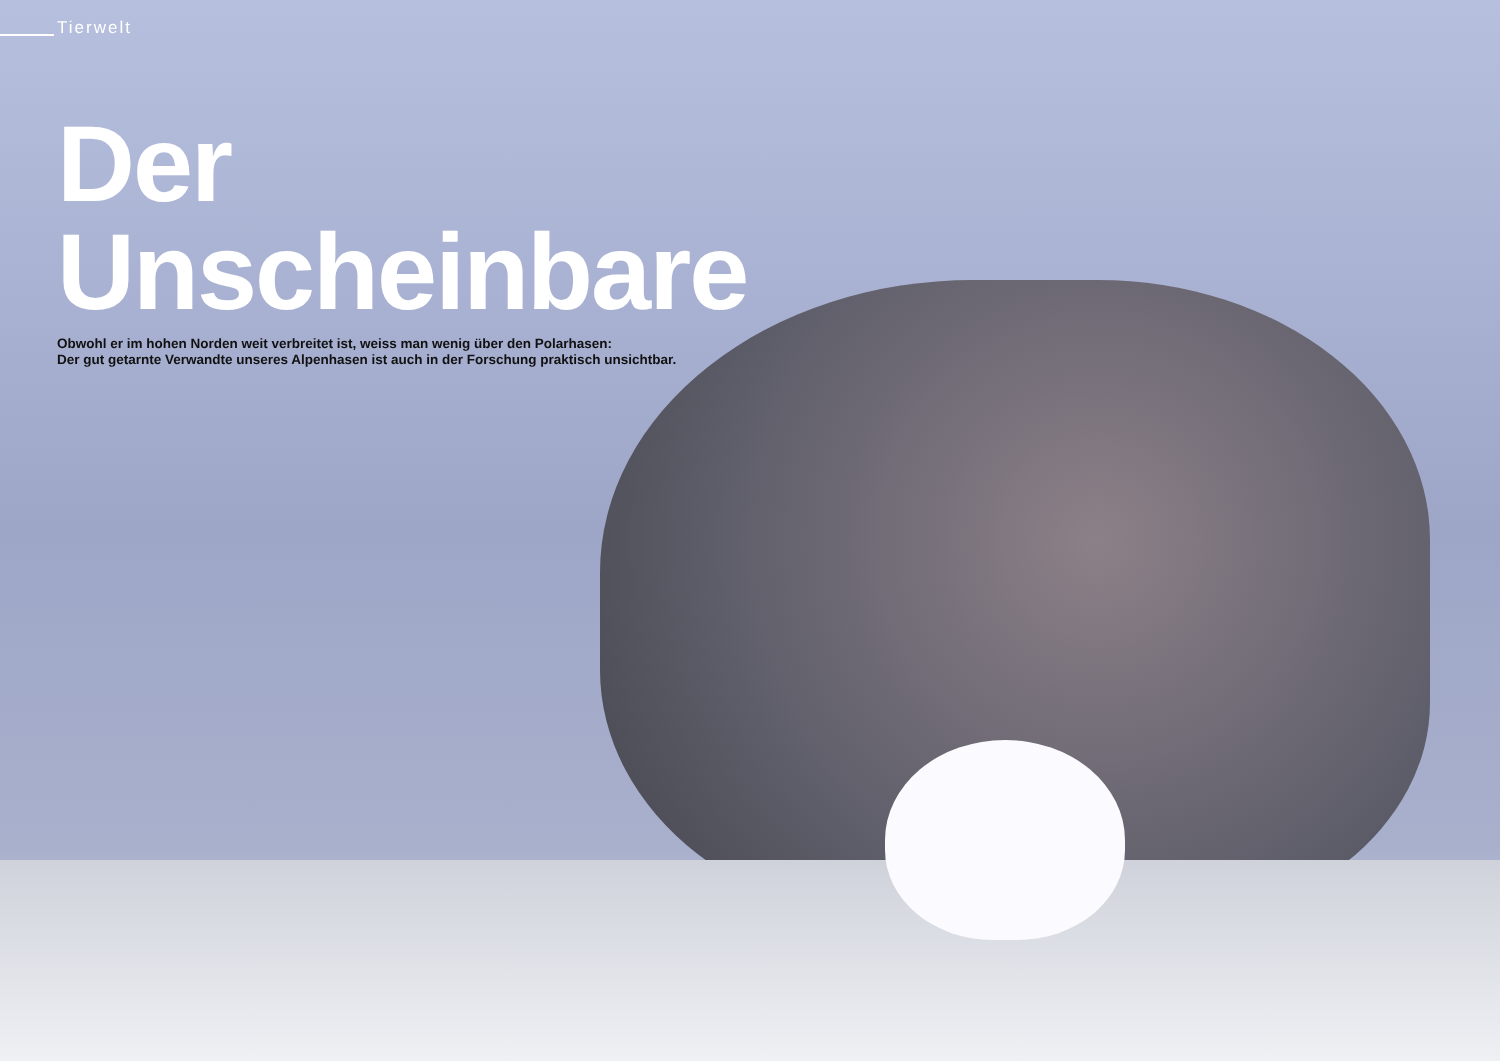Tierwelt
Der Unscheinbare
Obwohl er im hohen Norden weit verbreitet ist, weiss man wenig über den Polarhasen:
Der gut getarnte Verwandte unseres Alpenhasen ist auch in der Forschung praktisch unsichtbar.